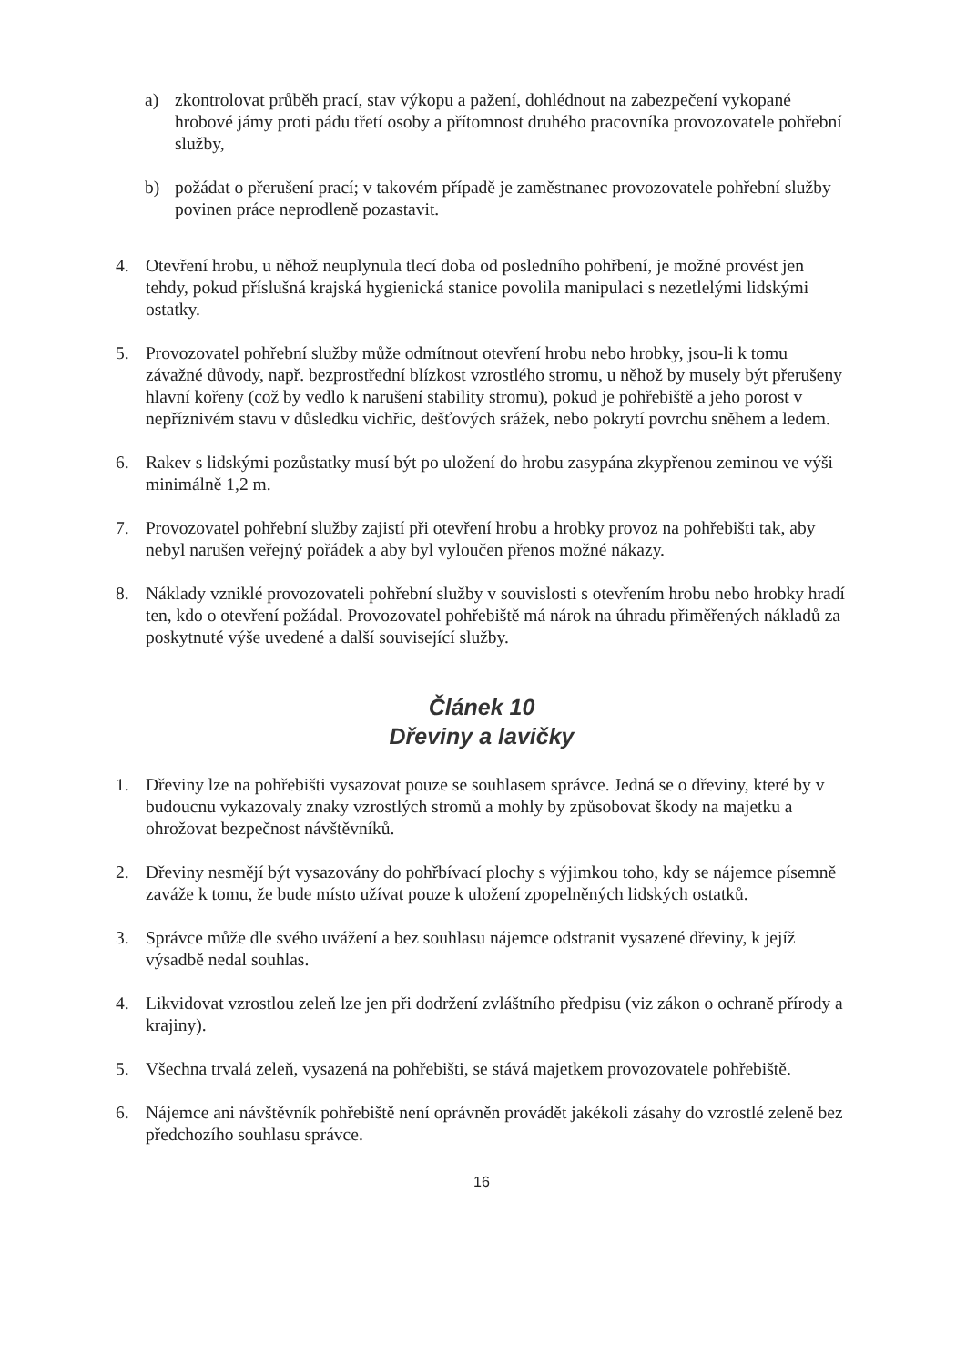a) zkontrolovat průběh prací, stav výkopu a pažení, dohlédnout na zabezpečení vykopané hrobové jámy proti pádu třetí osoby a přítomnost druhého pracovníka provozovatele pohřební služby,
b) požádat o přerušení prací; v takovém případě je zaměstnanec provozovatele pohřební služby povinen práce neprodleně pozastavit.
4. Otevření hrobu, u něhož neuplynula tlecí doba od posledního pohřbení, je možné provést jen tehdy, pokud příslušná krajská hygienická stanice povolila manipulaci s nezetlelými lidskými ostatky.
5. Provozovatel pohřební služby může odmítnout otevření hrobu nebo hrobky, jsou-li k tomu závažné důvody, např. bezprostřední blízkost vzrostlého stromu, u něhož by musely být přerušeny hlavní kořeny (což by vedlo k narušení stability stromu), pokud je pohřebiště a jeho porost v nepříznivém stavu v důsledku vichřic, dešťových srážek, nebo pokrytí povrchu sněhem a ledem.
6. Rakev s lidskými pozůstatky musí být po uložení do hrobu zasypána zkypřenou zeminou ve výši minimálně 1,2 m.
7. Provozovatel pohřební služby zajistí při otevření hrobu a hrobky provoz na pohřebišti tak, aby nebyl narušen veřejný pořádek a aby byl vyloučen přenos možné nákazy.
8. Náklady vzniklé provozovateli pohřební služby v souvislosti s otevřením hrobu nebo hrobky hradí ten, kdo o otevření požádal. Provozovatel pohřebiště má nárok na úhradu přiměřených nákladů za poskytnuté výše uvedené a další související služby.
Článek 10
Dřeviny a lavičky
1. Dřeviny lze na pohřebišti vysazovat pouze se souhlasem správce. Jedná se o dřeviny, které by v budoucnu vykazovaly znaky vzrostlých stromů a mohly by způsobovat škody na majetku a ohrožovat bezpečnost návštěvníků.
2. Dřeviny nesmějí být vysazovány do pohřbívací plochy s výjimkou toho, kdy se nájemce písemně zaváže k tomu, že bude místo užívat pouze k uložení zpopelněných lidských ostatků.
3. Správce může dle svého uvážení a bez souhlasu nájemce odstranit vysazené dřeviny, k jejíž výsadbě nedal souhlas.
4. Likvidovat vzrostlou zeleň lze jen při dodržení zvláštního předpisu (viz zákon o ochraně přírody a krajiny).
5. Všechna trvalá zeleň, vysazená na pohřebišti, se stává majetkem provozovatele pohřebiště.
6. Nájemce ani návštěvník pohřebiště není oprávněn provádět jakékoli zásahy do vzrostlé zeleně bez předchozího souhlasu správce.
16